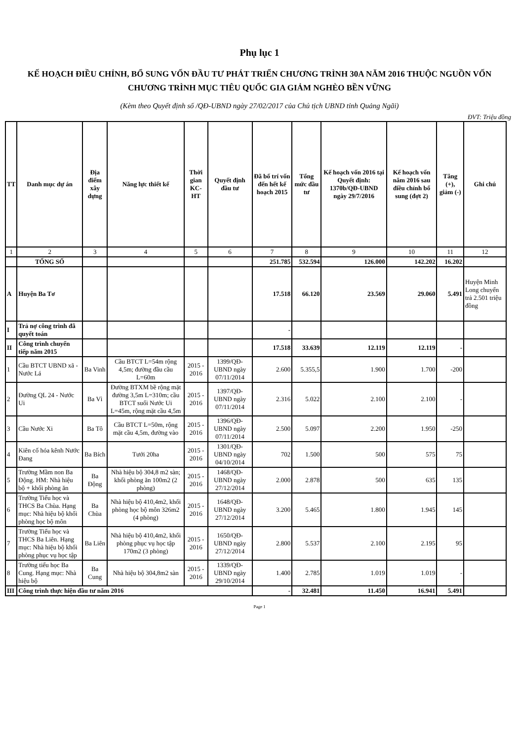Phụ lục 1
KẾ HOẠCH ĐIỀU CHỈNH, BỔ SUNG VỐN ĐẦU TƯ PHÁT TRIỂN CHƯƠNG TRÌNH 30A NĂM 2016 THUỘC NGUỒN VỐN
CHƯƠNG TRÌNH MỤC TIÊU QUỐC GIA GIẢM NGHÈO BỀN VỮNG
(Kèm theo Quyết định số /QĐ-UBND ngày 27/02/2017 của Chủ tịch UBND tỉnh Quảng Ngãi)
ĐVT: Triệu đồng
| TT | Danh mục dự án | Địa điểm xây dựng | Năng lực thiết kế | Thời gian KC-HT | Quyết định đầu tư | Đã bố trí vốn đến hết kế hoạch 2015 | Tổng mức đầu tư | Kế hoạch vốn 2016 tại Quyết định: 1370b/QĐ-UBND ngày 29/7/2016 | Kế hoạch vốn năm 2016 sau điều chỉnh bổ sung (đợt 2) | Tăng (+), giảm (-) | Ghi chú |
| --- | --- | --- | --- | --- | --- | --- | --- | --- | --- | --- | --- |
| 1 | 2 | 3 | 4 | 5 | 6 | 7 | 8 | 9 | 10 | 11 | 12 |
| | TỔNG SỐ | | | | | 251.785 | 532.594 | 126.000 | 142.202 | 16.202 | |
| A | Huyện Ba Tơ | | | | | 17.518 | 66.120 | 23.569 | 29.060 | 5.491 | Huyện Minh Long chuyển trả 2.501 triệu đồng |
| I | Trả nợ công trình đã quyết toán | | | | | - | | | | | |
| II | Công trình chuyển tiếp năm 2015 | | | | | 17.518 | 33.639 | 12.119 | 12.119 | - | |
| 1 | Cầu BTCT UBND xã - Nước Lá | Ba Vinh | Cầu BTCT L=54m rộng 4,5m; đường đầu cầu L=60m | 2015 - 2016 | 1399/QĐ-UBND ngày 07/11/2014 | 2.600 | 5.355,5 | 1.900 | 1.700 | -200 | |
| 2 | Đường QL 24 - Nước Ui | Ba Vì | Đường BTXM bề rộng mặt đường 3,5m L=310m; cầu BTCT suối Nước Ui L=45m, rộng mặt cầu 4,5m | 2015 - 2016 | 1397/QĐ-UBND ngày 07/11/2014 | 2.316 | 5.022 | 2.100 | 2.100 | - | |
| 3 | Cầu Nước Xi | Ba Tô | Cầu BTCT L=50m, rộng mặt cầu 4,5m, đường vào | 2015 - 2016 | 1396/QĐ-UBND ngày 07/11/2014 | 2.500 | 5.097 | 2.200 | 1.950 | -250 | |
| 4 | Kiên cố hóa kênh Nước Đang | Ba Bích | Tưới 20ha | 2015 - 2016 | 1301/QĐ-UBND ngày 04/10/2014 | 702 | 1.500 | 500 | 575 | 75 | |
| 5 | Trường Mầm non Ba Động. HM: Nhà hiệu bộ + khối phòng ăn | Ba Động | Nhà hiệu bộ 304,8 m2 sàn; khối phòng ăn 100m2 (2 phòng) | 2015 - 2016 | 1468/QĐ-UBND ngày 27/12/2014 | 2.000 | 2.878 | 500 | 635 | 135 | |
| 6 | Trường Tiểu học và THCS Ba Chùa. Hạng mục: Nhà hiệu bộ khối phòng học bộ môn | Ba Chùa | Nhà hiệu bộ 410,4m2, khối phòng học bộ môn 326m2 (4 phòng) | 2015 - 2016 | 1648/QĐ-UBND ngày 27/12/2014 | 3.200 | 5.465 | 1.800 | 1.945 | 145 | |
| 7 | Trường Tiểu học và THCS Ba Liên. Hạng mục: Nhà hiệu bộ khối phòng phục vụ học tập | Ba Liên | Nhà hiệu bộ 410,4m2, khối phòng phục vụ học tập 170m2 (3 phòng) | 2015 - 2016 | 1650/QĐ-UBND ngày 27/12/2014 | 2.800 | 5.537 | 2.100 | 2.195 | 95 | |
| 8 | Trường tiểu học Ba Cung. Hạng mục: Nhà hiệu bộ | Ba Cung | Nhà hiệu bộ 304,8m2 sàn | 2015 - 2016 | 1339/QĐ-UBND ngày 29/10/2014 | 1.400 | 2.785 | 1.019 | 1.019 | - | |
| III | Công trình thực hiện đầu tư năm 2016 | | | | | - | 32.481 | 11.450 | 16.941 | 5.491 | |
Page 1